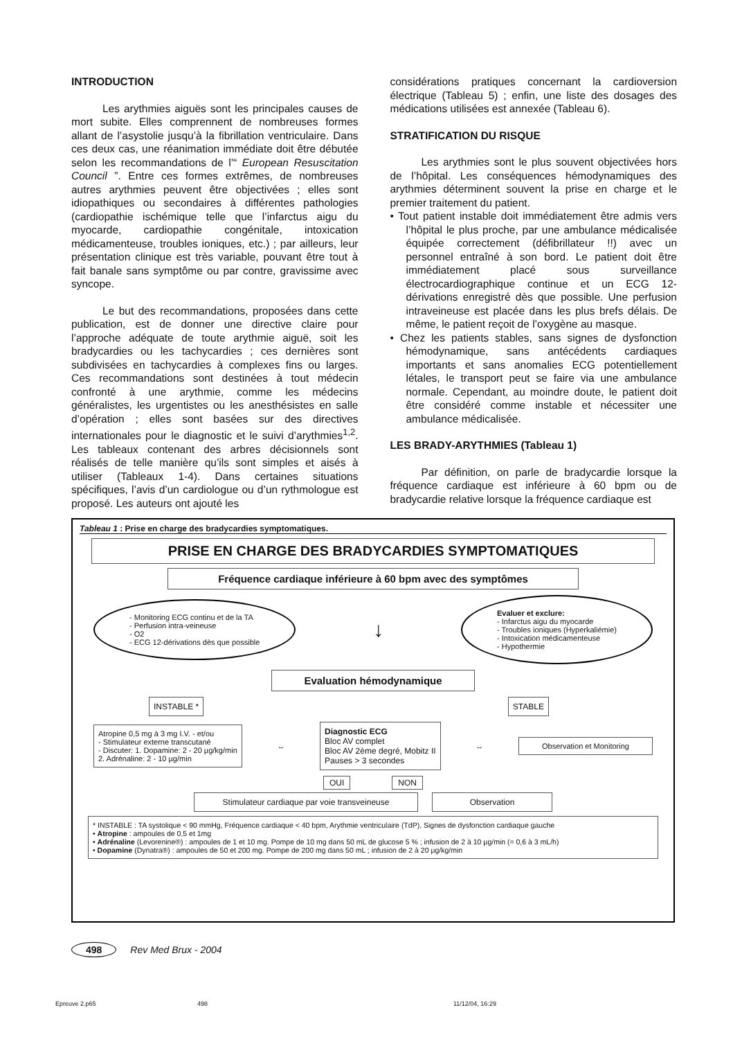INTRODUCTION
Les arythmies aiguës sont les principales causes de mort subite. Elles comprennent de nombreuses formes allant de l’asystolie jusqu’à la fibrillation ventriculaire. Dans ces deux cas, une réanimation immédiate doit être débutée selon les recommandations de l’“ European Resuscitation Council ”. Entre ces formes extrêmes, de nombreuses autres arythmies peuvent être objectivées ; elles sont idiopathiques ou secondaires à différentes pathologies (cardiopathie ischémique telle que l’infarctus aigu du myocarde, cardiopathie congénitale, intoxication médicamenteuse, troubles ioniques, etc.) ; par ailleurs, leur présentation clinique est très variable, pouvant être tout à fait banale sans symptôme ou par contre, gravissime avec syncope.
Le but des recommandations, proposées dans cette publication, est de donner une directive claire pour l’approche adéquate de toute arythmie aiguë, soit les bradycardies ou les tachycardies ; ces dernières sont subdivisées en tachycardies à complexes fins ou larges. Ces recommandations sont destinées à tout médecin confronté à une arythmie, comme les médecins généralistes, les urgentistes ou les anesthésistes en salle d’opération ; elles sont basées sur des directives internationales pour le diagnostic et le suivi d’arythmies<sup>1,2</sup>. Les tableaux contenant des arbres décisionnels sont réalisés de telle manière qu’ils sont simples et aisés à utiliser (Tableaux 1-4). Dans certaines situations spécifiques, l’avis d’un cardiologue ou d’un rythmologue est proposé. Les auteurs ont ajouté les
considérations pratiques concernant la cardioversion électrique (Tableau 5) ; enfin, une liste des dosages des médications utilisées est annexée (Tableau 6).
STRATIFICATION DU RISQUE
Les arythmies sont le plus souvent objectivées hors de l’hôpital. Les conséquences hémodynamiques des arythmies déterminent souvent la prise en charge et le premier traitement du patient.
• Tout patient instable doit immédiatement être admis vers l’hôpital le plus proche, par une ambulance médicalisée équipée correctement (défibrillateur !!) avec un personnel entraîné à son bord. Le patient doit être immédiatement placé sous surveillance électrocardiographique continue et un ECG 12-dérivations enregistré dès que possible. Une perfusion intraveineuse est placée dans les plus brefs délais. De même, le patient reçoit de l’oxygène au masque.
• Chez les patients stables, sans signes de dysfonction hémodynamique, sans antécédents cardiaques importants et sans anomalies ECG potentiellement létales, le transport peut se faire via une ambulance normale. Cependant, au moindre doute, le patient doit être considéré comme instable et nécessiter une ambulance médicalisée.
LES BRADY-ARYTHMIES (Tableau 1)
Par définition, on parle de bradycardie lorsque la fréquence cardiaque est inférieure à 60 bpm ou de bradycardie relative lorsque la fréquence cardiaque est
Tableau 1 : Prise en charge des bradycardies symptomatiques.
PRISE EN CHARGE DES BRADYCARDIES SYMPTOMATIQUES
Fréquence cardiaque inférieure à 60 bpm avec des symptômes
- Monitoring ECG continu et de la TA
- Perfusion intra-veineuse
- O2
- ECG 12-dérivations dès que possible
↓
Evaluer et exclure:
- Infarctus aigu du myocarde
- Troubles ioniques (Hyperkaliémie)
- Intoxication médicamenteuse
- Hypothermie
Evaluation hémodynamique
INSTABLE * STABLE
Atropine 0,5 mg à 3 mg I.V. - et/ou
- Stimulateur externe transcutané
- Discuter: 1. Dopamine: 2 - 20 µg/kg/min
2. Adrénaline: 2 - 10 µg/min
↔
Diagnostic ECG
Bloc AV complet
Bloc AV 2ème degré, Mobitz II
Pauses > 3 secondes
↔
Observation et Monitoring
OUI NON
Stimulateur cardiaque par voie transveineuse Observation
* INSTABLE : TA systolique < 90 mmHg, Fréquence cardiaque < 40 bpm, Arythmie ventriculaire (TdP), Signes de dysfonction cardiaque gauche
• Atropine : ampoules de 0,5 et 1mg
• Adrénaline (Levorenine®) : ampoules de 1 et 10 mg. Pompe de 10 mg dans 50 mL de glucose 5 % ; infusion de 2 à 10 µg/min (= 0,6 à 3 mL/h)
• Dopamine (Dynatra®) : ampoules de 50 et 200 mg. Pompe de 200 mg dans 50 mL ; infusion de 2 à 20 µg/kg/min
498 Rev Med Brux - 2004
Epreuve 2.p65 498 11/12/04, 16:29